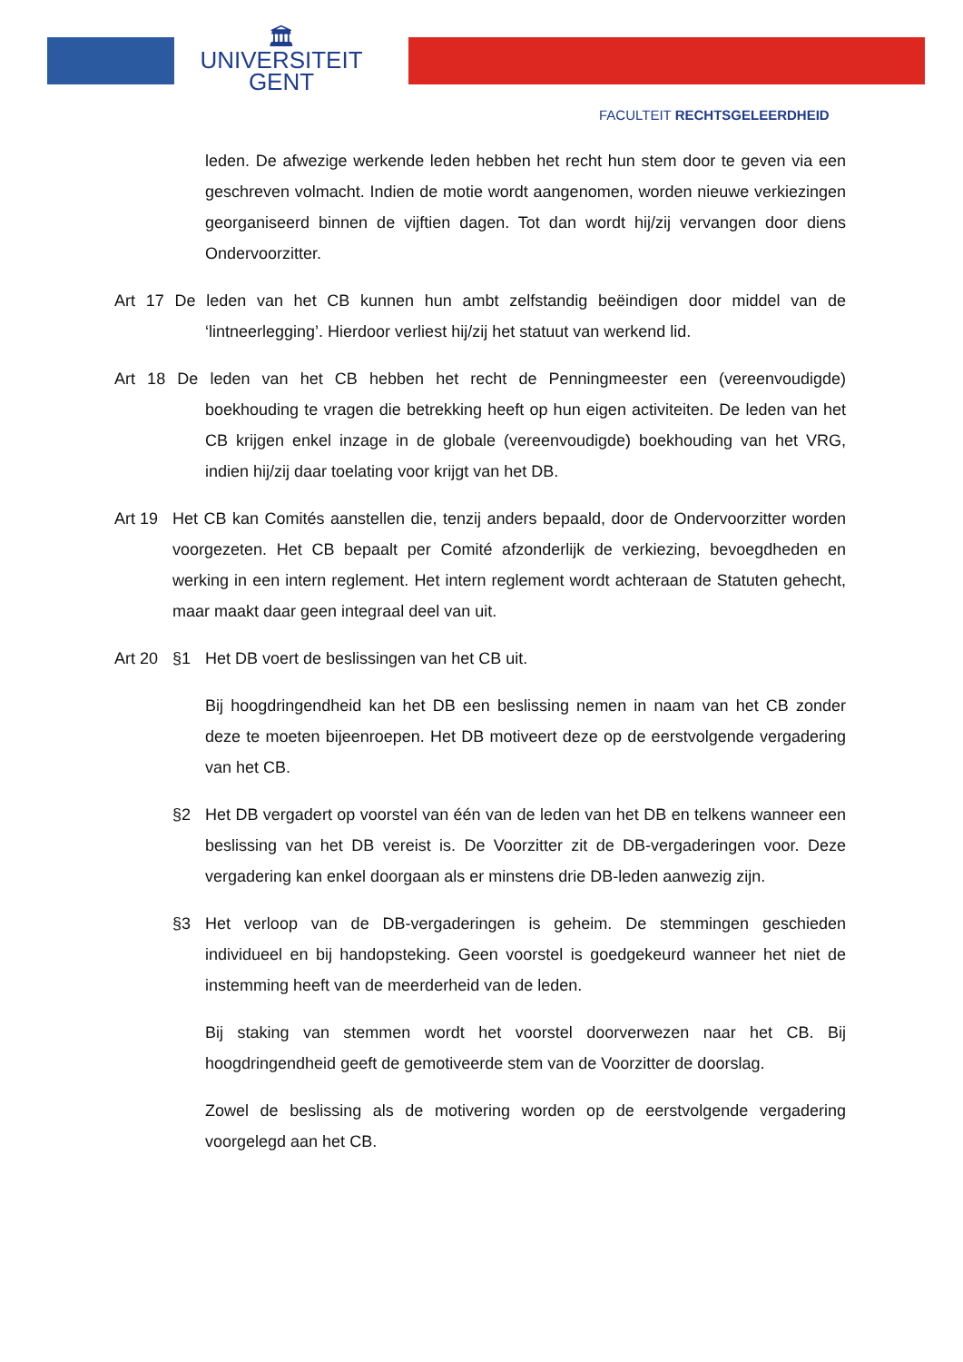🏛
UNIVERSITEIT
GENT
FACULTEIT RECHTSGELEERDHEID
leden. De afwezige werkende leden hebben het recht hun stem door te geven via een geschreven volmacht. Indien de motie wordt aangenomen, worden nieuwe verkiezingen georganiseerd binnen de vijftien dagen. Tot dan wordt hij/zij vervangen door diens Ondervoorzitter.
Art 17 De leden van het CB kunnen hun ambt zelfstandig beëindigen door middel van de ‘lintneerlegging’. Hierdoor verliest hij/zij het statuut van werkend lid.
Art 18 De leden van het CB hebben het recht de Penningmeester een (vereenvoudigde) boekhouding te vragen die betrekking heeft op hun eigen activiteiten. De leden van het CB krijgen enkel inzage in de globale (vereenvoudigde) boekhouding van het VRG, indien hij/zij daar toelating voor krijgt van het DB.
Art 19
Het CB kan Comités aanstellen die, tenzij anders bepaald, door de Ondervoorzitter worden voorgezeten. Het CB bepaalt per Comité afzonderlijk de verkiezing, bevoegdheden en werking in een intern reglement. Het intern reglement wordt achteraan de Statuten gehecht, maar maakt daar geen integraal deel van uit.
Art 20
§1 Het DB voert de beslissingen van het CB uit.
Bij hoogdringendheid kan het DB een beslissing nemen in naam van het CB zonder deze te moeten bijeenroepen. Het DB motiveert deze op de eerstvolgende vergadering van het CB.
§2 Het DB vergadert op voorstel van één van de leden van het DB en telkens wanneer een beslissing van het DB vereist is. De Voorzitter zit de DB-vergaderingen voor. Deze vergadering kan enkel doorgaan als er minstens drie DB-leden aanwezig zijn.
§3 Het verloop van de DB-vergaderingen is geheim. De stemmingen geschieden individueel en bij handopsteking. Geen voorstel is goedgekeurd wanneer het niet de instemming heeft van de meerderheid van de leden.
Bij staking van stemmen wordt het voorstel doorverwezen naar het CB. Bij hoogdringendheid geeft de gemotiveerde stem van de Voorzitter de doorslag.
Zowel de beslissing als de motivering worden op de eerstvolgende vergadering voorgelegd aan het CB.